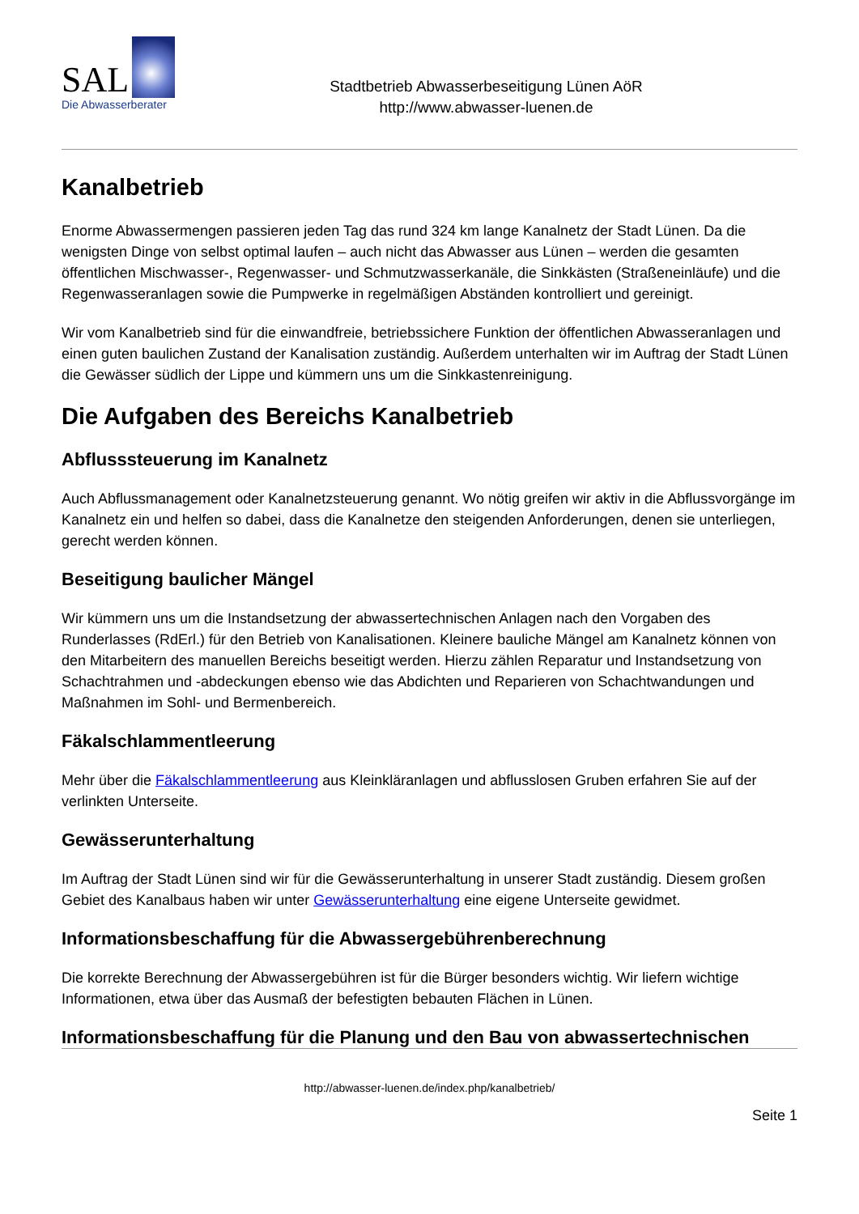SAL
Die Abwasserberater
Stadtbetrieb Abwasserbeseitigung Lünen AöR
http://www.abwasser-luenen.de
Kanalbetrieb
Enorme Abwassermengen passieren jeden Tag das rund 324 km lange Kanalnetz der Stadt Lünen. Da die wenigsten Dinge von selbst optimal laufen – auch nicht das Abwasser aus Lünen – werden die gesamten öffentlichen Mischwasser-, Regenwasser- und Schmutzwasserkanäle, die Sinkkästen (Straßeneinläufe) und die Regenwasseranlagen sowie die Pumpwerke in regelmäßigen Abständen kontrolliert und gereinigt.
Wir vom Kanalbetrieb sind für die einwandfreie, betriebssichere Funktion der öffentlichen Abwasseranlagen und einen guten baulichen Zustand der Kanalisation zuständig. Außerdem unterhalten wir im Auftrag der Stadt Lünen die Gewässer südlich der Lippe und kümmern uns um die Sinkkastenreinigung.
Die Aufgaben des Bereichs Kanalbetrieb
Abflusssteuerung im Kanalnetz
Auch Abflussmanagement oder Kanalnetzsteuerung genannt. Wo nötig greifen wir aktiv in die Abflussvorgänge im Kanalnetz ein und helfen so dabei, dass die Kanalnetze den steigenden Anforderungen, denen sie unterliegen, gerecht werden können.
Beseitigung baulicher Mängel
Wir kümmern uns um die Instandsetzung der abwassertechnischen Anlagen nach den Vorgaben des Runderlasses (RdErl.) für den Betrieb von Kanalisationen. Kleinere bauliche Mängel am Kanalnetz können von den Mitarbeitern des manuellen Bereichs beseitigt werden. Hierzu zählen Reparatur und Instandsetzung von Schachtrahmen und -abdeckungen ebenso wie das Abdichten und Reparieren von Schachtwandungen und Maßnahmen im Sohl- und Bermenbereich.
Fäkalschlammentleerung
Mehr über die Fäkalschlammentleerung aus Kleinkläranlagen und abflusslosen Gruben erfahren Sie auf der verlinkten Unterseite.
Gewässerunterhaltung
Im Auftrag der Stadt Lünen sind wir für die Gewässerunterhaltung in unserer Stadt zuständig. Diesem großen Gebiet des Kanalbaus haben wir unter Gewässerunterhaltung eine eigene Unterseite gewidmet.
Informationsbeschaffung für die Abwassergebührenberechnung
Die korrekte Berechnung der Abwassergebühren ist für die Bürger besonders wichtig. Wir liefern wichtige Informationen, etwa über das Ausmaß der befestigten bebauten Flächen in Lünen.
Informationsbeschaffung für die Planung und den Bau von abwassertechnischen
http://abwasser-luenen.de/index.php/kanalbetrieb/
Seite 1